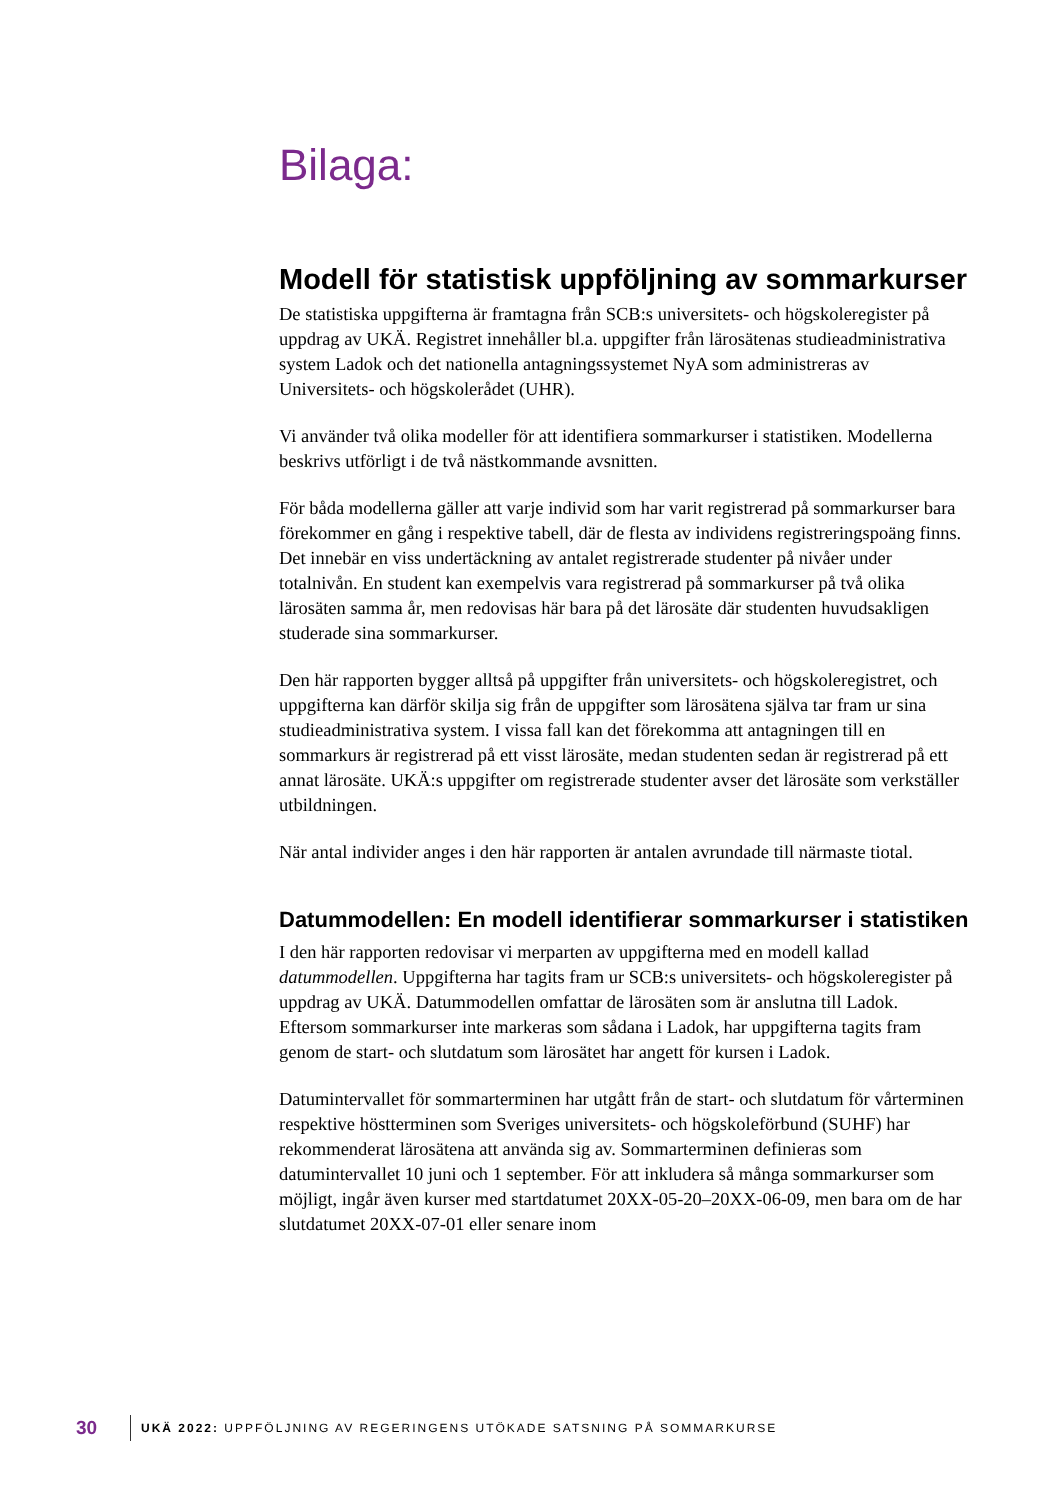Bilaga:
Modell för statistisk uppföljning av sommarkurser
De statistiska uppgifterna är framtagna från SCB:s universitets- och högskoleregister på uppdrag av UKÄ. Registret innehåller bl.a. uppgifter från lärosätenas studieadministrativa system Ladok och det nationella antagningssystemet NyA som administreras av Universitets- och högskolerådet (UHR).
Vi använder två olika modeller för att identifiera sommarkurser i statistiken. Modellerna beskrivs utförligt i de två nästkommande avsnitten.
För båda modellerna gäller att varje individ som har varit registrerad på sommarkurser bara förekommer en gång i respektive tabell, där de flesta av individens registreringspoäng finns. Det innebär en viss undertäckning av antalet registrerade studenter på nivåer under totalnivån. En student kan exempelvis vara registrerad på sommarkurser på två olika lärosäten samma år, men redovisas här bara på det lärosäte där studenten huvudsakligen studerade sina sommarkurser.
Den här rapporten bygger alltså på uppgifter från universitets- och högskoleregistret, och uppgifterna kan därför skilja sig från de uppgifter som lärosätena själva tar fram ur sina studieadministrativa system. I vissa fall kan det förekomma att antagningen till en sommarkurs är registrerad på ett visst lärosäte, medan studenten sedan är registrerad på ett annat lärosäte. UKÄ:s uppgifter om registrerade studenter avser det lärosäte som verkställer utbildningen.
När antal individer anges i den här rapporten är antalen avrundade till närmaste tiotal.
Datummodellen: En modell identifierar sommarkurser i statistiken
I den här rapporten redovisar vi merparten av uppgifterna med en modell kallad datummodellen. Uppgifterna har tagits fram ur SCB:s universitets- och högskoleregister på uppdrag av UKÄ. Datummodellen omfattar de lärosäten som är anslutna till Ladok. Eftersom sommarkurser inte markeras som sådana i Ladok, har uppgifterna tagits fram genom de start- och slutdatum som lärosätet har angett för kursen i Ladok.
Datumintervallet för sommarterminen har utgått från de start- och slutdatum för vårterminen respektive höstterminen som Sveriges universitets- och högskoleförbund (SUHF) har rekommenderat lärosätena att använda sig av. Sommarterminen definieras som datumintervallet 10 juni och 1 september. För att inkludera så många sommarkurser som möjligt, ingår även kurser med startdatumet 20XX-05-20–20XX-06-09, men bara om de har slutdatumet 20XX-07-01 eller senare inom
30 UKÄ 2022: UPPFÖLJNING AV REGERINGENS UTÖKADE SATSNING PÅ SOMMARKURSE